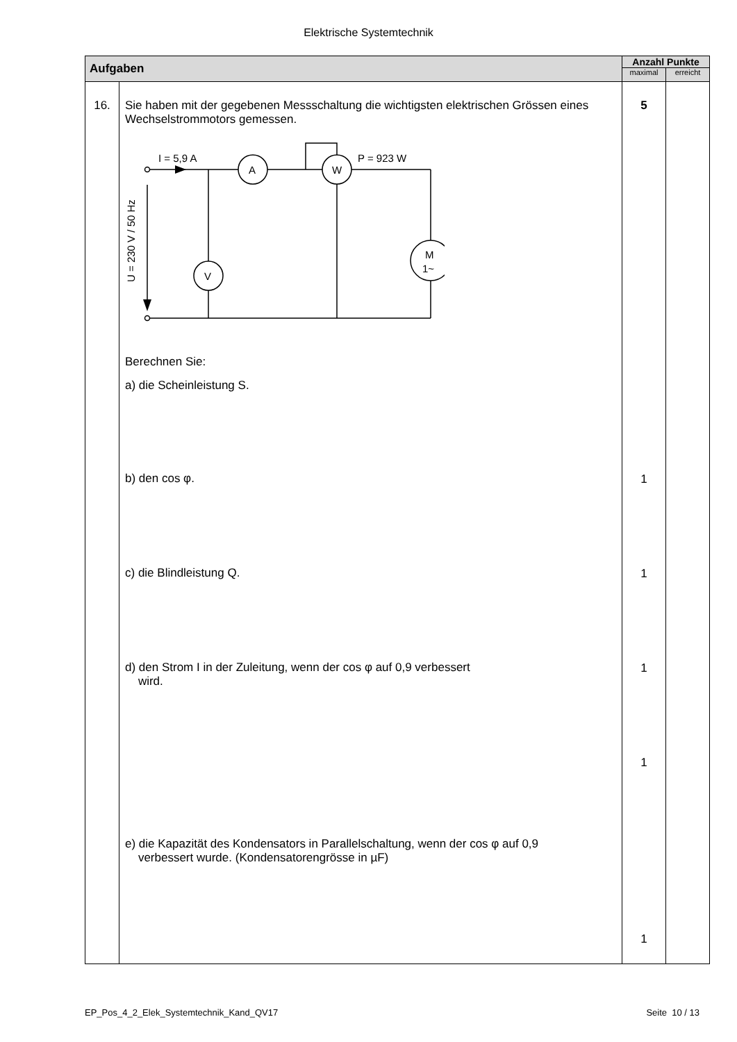Elektrische Systemtechnik
| Aufgaben | | Anzahl Punkte | |
| --- | --- | --- | --- |
| | | maximal | erreicht |
| 16. | Sie haben mit der gegebenen Messschaltung die wichtigsten elektrischen Grössen eines Wechselstrommotors gemessen. I = 5,9 A A W V M 1~ P = 923 W U = 230 V / 50 Hz Berechnen Sie: a) die Scheinleistung S. b) den cos φ. c) die Blindleistung Q. d) den Strom I in der Zuleitung, wenn der cos φ auf 0,9 verbessert wird. e) die Kapazität des Kondensators in Parallelschaltung, wenn der cos φ auf 0,9 verbessert wurde. (Kondensatorengrösse in µF) | 5 1 1 1 1 1 | |
EP_Pos_4_2_Elek_Systemtechnik_Kand_QV17 Seite 10 / 13